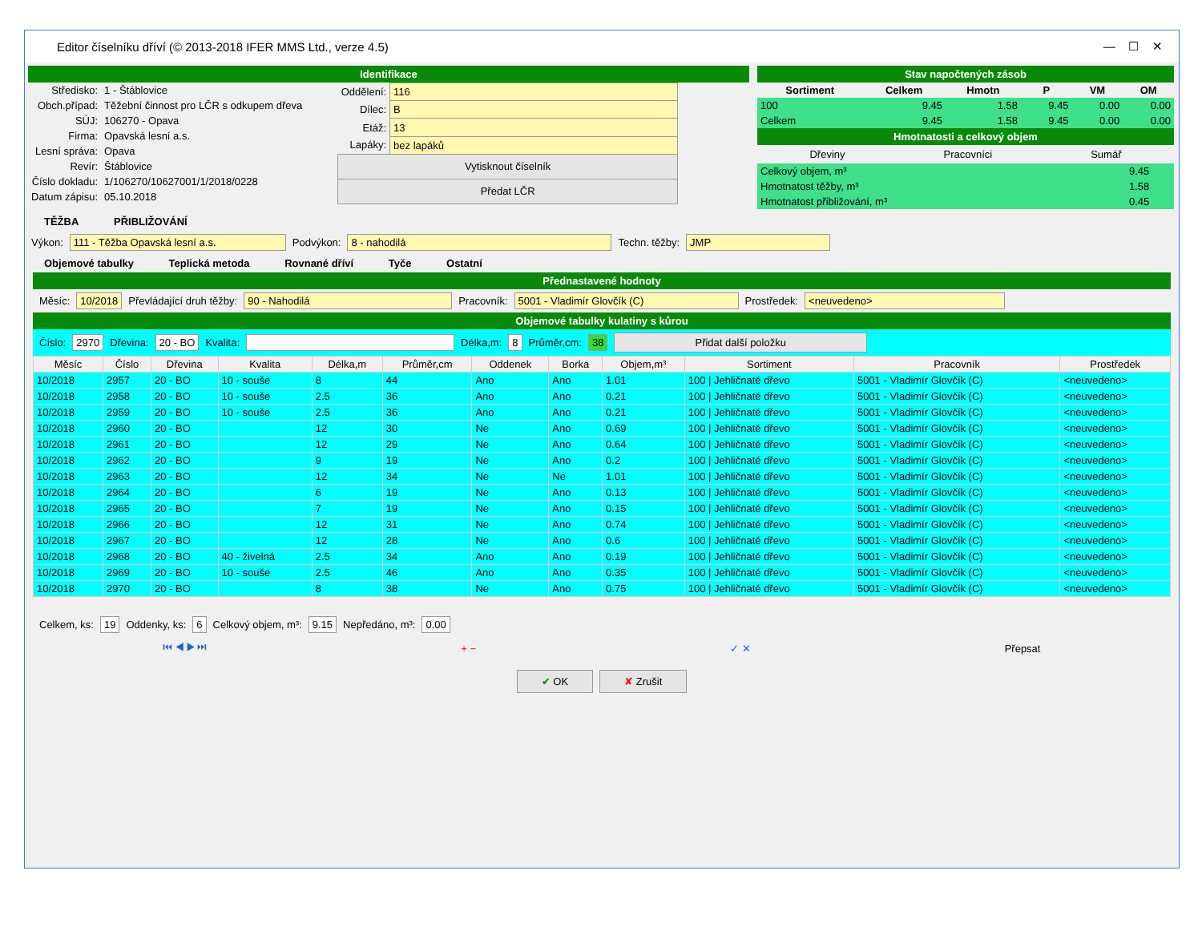Editor číselníku dříví (© 2013-2018 IFER MMS Ltd., verze 4.5) — ☐ ✕
Identifikace
| Středisko: | 1 - Štáblovice |
| Obch.případ: | Těžební činnost pro LČR s odkupem dřeva |
| SÚJ: | 106270 - Opava |
| Firma: | Opavská lesní a.s. |
| Lesní správa: | Opava |
| Revír: | Štáblovice |
| Číslo dokladu: | 1/106270/10627001/1/2018/0228 |
| Datum zápisu: | 05.10.2018 |
| Oddělení: | 116 |
| Dílec: | B |
| Etáž: | 13 |
| Lapáky: | bez lapáků |
| Vytisknout číselník | |
| Předat LČR | |
Stav napočtených zásob
| Sortiment | Celkem | Hmotn | P | VM | OM |
| --- | --- | --- | --- | --- | --- |
| 100 | 9.45 | 1.58 | 9.45 | 0.00 | 0.00 |
| Celkem | 9.45 | 1.58 | 9.45 | 0.00 | 0.00 |
Hmotnatosti a celkový objem
Dřeviny Pracovníci Sumář
| Celkový objem, m³ | 9.45 |
| Hmotnatost těžby, m³ | 1.58 |
| Hmotnatost přibližování, m³ | 0.45 |
TĚŽBA PŘIBLIŽOVÁNÍ
Výkon: 111 - Těžba Opavská lesní a.s. Podvýkon: 8 - nahodilá Techn. těžby: JMP
Objemové tabulky Teplická metoda Rovnané dříví Tyče Ostatní
Přednastavené hodnoty
Měsíc: 10/2018 Převládající druh těžby: 90 - Nahodilá Pracovník: 5001 - Vladimír Glovčík (C) Prostředek: <neuvedeno>
Objemové tabulky kulatiny s kůrou
Číslo: 2970 Dřevina: 20 - BO Kvalita: Délka,m: 8 Průměr,cm: 38 Přidat další položku
| Měsíc | Číslo | Dřevina | Kvalita | Délka,m | Průměr,cm | Oddenek | Borka | Objem,m³ | Sortiment | Pracovník | Prostředek |
| --- | --- | --- | --- | --- | --- | --- | --- | --- | --- | --- | --- |
| 10/2018 | 2957 | 20 - BO | 10 - souše | 8 | 44 | Ano | Ano | 1.01 | 100 / Jehličnaté dřevo | 5001 - Vladimír Glovčík (C) | <neuvedeno> |
| 10/2018 | 2958 | 20 - BO | 10 - souše | 2.5 | 36 | Ano | Ano | 0.21 | 100 / Jehličnaté dřevo | 5001 - Vladimír Glovčík (C) | <neuvedeno> |
| 10/2018 | 2959 | 20 - BO | 10 - souše | 2.5 | 36 | Ano | Ano | 0.21 | 100 / Jehličnaté dřevo | 5001 - Vladimír Glovčík (C) | <neuvedeno> |
| 10/2018 | 2960 | 20 - BO | | 12 | 30 | Ne | Ano | 0.69 | 100 / Jehličnaté dřevo | 5001 - Vladimír Glovčík (C) | <neuvedeno> |
| 10/2018 | 2961 | 20 - BO | | 12 | 29 | Ne | Ano | 0.64 | 100 / Jehličnaté dřevo | 5001 - Vladimír Glovčík (C) | <neuvedeno> |
| 10/2018 | 2962 | 20 - BO | | 9 | 19 | Ne | Ano | 0.2 | 100 / Jehličnaté dřevo | 5001 - Vladimír Glovčík (C) | <neuvedeno> |
| 10/2018 | 2963 | 20 - BO | | 12 | 34 | Ne | Ne | 1.01 | 100 / Jehličnaté dřevo | 5001 - Vladimír Glovčík (C) | <neuvedeno> |
| 10/2018 | 2964 | 20 - BO | | 6 | 19 | Ne | Ano | 0.13 | 100 / Jehličnaté dřevo | 5001 - Vladimír Glovčík (C) | <neuvedeno> |
| 10/2018 | 2965 | 20 - BO | | 7 | 19 | Ne | Ano | 0.15 | 100 / Jehličnaté dřevo | 5001 - Vladimír Glovčík (C) | <neuvedeno> |
| 10/2018 | 2966 | 20 - BO | | 12 | 31 | Ne | Ano | 0.74 | 100 / Jehličnaté dřevo | 5001 - Vladimír Glovčík (C) | <neuvedeno> |
| 10/2018 | 2967 | 20 - BO | | 12 | 28 | Ne | Ano | 0.6 | 100 / Jehličnaté dřevo | 5001 - Vladimír Glovčík (C) | <neuvedeno> |
| 10/2018 | 2968 | 20 - BO | 40 - živelná | 2.5 | 34 | Ano | Ano | 0.19 | 100 / Jehličnaté dřevo | 5001 - Vladimír Glovčík (C) | <neuvedeno> |
| 10/2018 | 2969 | 20 - BO | 10 - souše | 2.5 | 46 | Ano | Ano | 0.35 | 100 / Jehličnaté dřevo | 5001 - Vladimír Glovčík (C) | <neuvedeno> |
| 10/2018 | 2970 | 20 - BO | | 8 | 38 | Ne | Ano | 0.75 | 100 / Jehličnaté dřevo | 5001 - Vladimír Glovčík (C) | <neuvedeno> |
Celkem, ks: 19 Oddenky, ks: 6 Celkový objem, m³: 9.15 Nepředáno, m³: 0.00
⏮ ◀ ▶ ⏭ + − ✓ ✕ Přepsat
✔ OK ✘ Zrušit